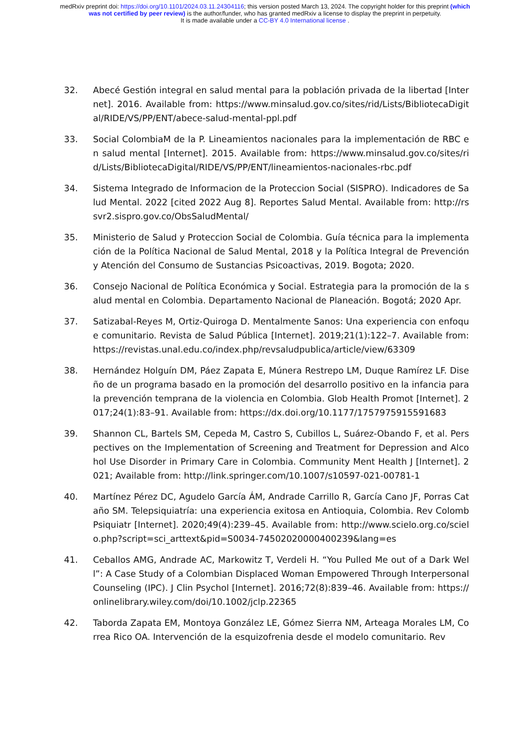medRxiv preprint doi: https://doi.org/10.1101/2024.03.11.24304116; this version posted March 13, 2024. The copyright holder for this preprint (which was not certified by peer review) is the author/funder, who has granted medRxiv a license to display the preprint in perpetuity.
It is made available under a CC-BY 4.0 International license .
32. Abecé Gestión integral en salud mental para la población privada de la libertad [Internet]. 2016. Available from: https://www.minsalud.gov.co/sites/rid/Lists/BibliotecaDigital/RIDE/VS/PP/ENT/abece-salud-mental-ppl.pdf
33. Social ColombiaM de la P. Lineamientos nacionales para la implementación de RBC en salud mental [Internet]. 2015. Available from: https://www.minsalud.gov.co/sites/rid/Lists/BibliotecaDigital/RIDE/VS/PP/ENT/lineamientos-nacionales-rbc.pdf
34. Sistema Integrado de Informacion de la Proteccion Social (SISPRO). Indicadores de Salud Mental. 2022 [cited 2022 Aug 8]. Reportes Salud Mental. Available from: http://rssvr2.sispro.gov.co/ObsSaludMental/
35. Ministerio de Salud y Proteccion Social de Colombia. Guía técnica para la implementación de la Política Nacional de Salud Mental, 2018 y la Política Integral de Prevención y Atención del Consumo de Sustancias Psicoactivas, 2019. Bogota; 2020.
36. Consejo Nacional de Política Económica y Social. Estrategia para la promoción de la salud mental en Colombia. Departamento Nacional de Planeación. Bogotá; 2020 Apr.
37. Satizabal-Reyes M, Ortiz-Quiroga D. Mentalmente Sanos: Una experiencia con enfoque comunitario. Revista de Salud Pública [Internet]. 2019;21(1):122–7. Available from: https://revistas.unal.edu.co/index.php/revsaludpublica/article/view/63309
38. Hernández Holguín DM, Páez Zapata E, Múnera Restrepo LM, Duque Ramírez LF. Diseño de un programa basado en la promoción del desarrollo positivo en la infancia para la prevención temprana de la violencia en Colombia. Glob Health Promot [Internet]. 2017;24(1):83–91. Available from: https://dx.doi.org/10.1177/1757975915591683
39. Shannon CL, Bartels SM, Cepeda M, Castro S, Cubillos L, Suárez-Obando F, et al. Perspectives on the Implementation of Screening and Treatment for Depression and Alcohol Use Disorder in Primary Care in Colombia. Community Ment Health J [Internet]. 2021; Available from: http://link.springer.com/10.1007/s10597-021-00781-1
40. Martínez Pérez DC, Agudelo García ÁM, Andrade Carrillo R, García Cano JF, Porras Cataño SM. Telepsiquiatría: una experiencia exitosa en Antioquia, Colombia. Rev Colomb Psiquiatr [Internet]. 2020;49(4):239–45. Available from: http://www.scielo.org.co/scielo.php?script=sci_arttext&pid=S0034-74502020000400239&lang=es
41. Ceballos AMG, Andrade AC, Markowitz T, Verdeli H. “You Pulled Me out of a Dark Well”: A Case Study of a Colombian Displaced Woman Empowered Through Interpersonal Counseling (IPC). J Clin Psychol [Internet]. 2016;72(8):839–46. Available from: https://onlinelibrary.wiley.com/doi/10.1002/jclp.22365
42. Taborda Zapata EM, Montoya González LE, Gómez Sierra NM, Arteaga Morales LM, Correa Rico OA. Intervención de la esquizofrenia desde el modelo comunitario. Rev